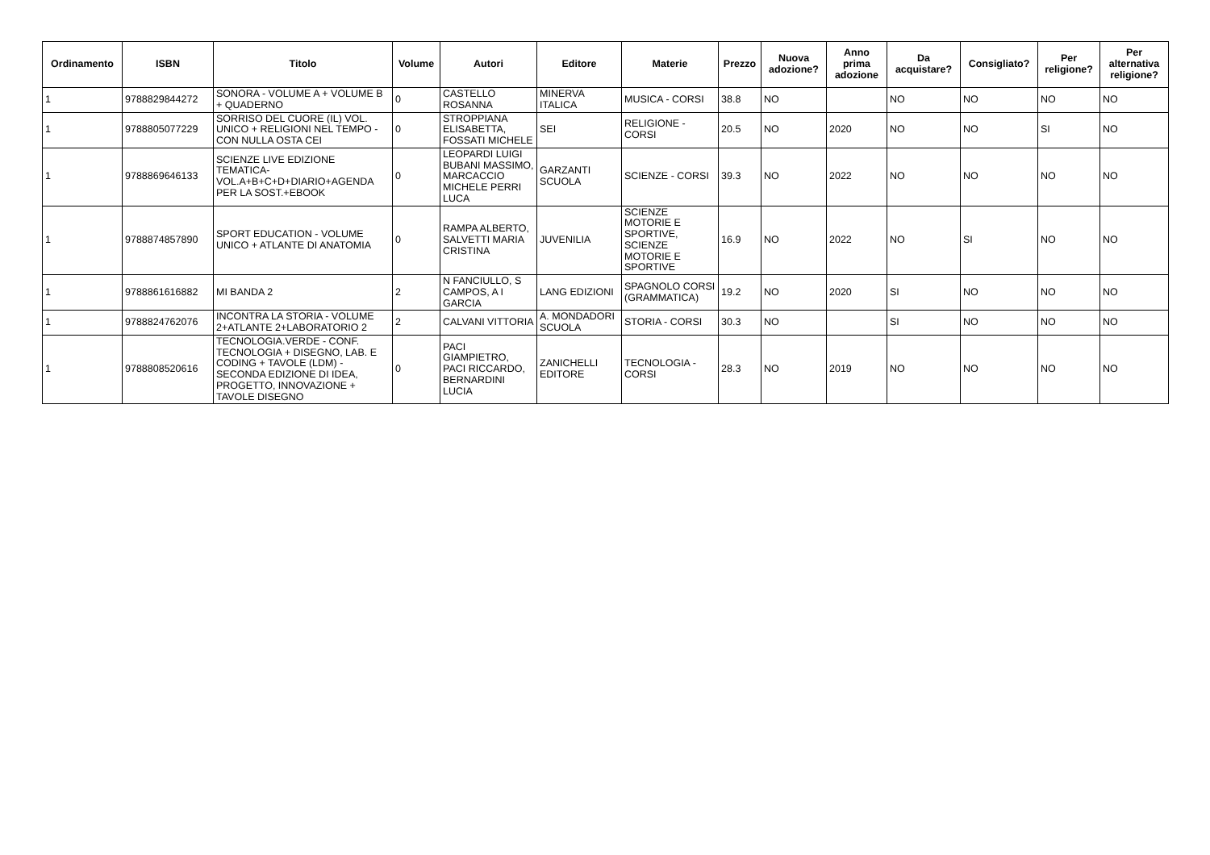| Ordinamento | ISBN | Titolo | Volume | Autori | Editore | Materie | Prezzo | Nuova adozione? | Anno prima adozione | Da acquistare? | Consigliato? | Per religione? | Per alternativa religione? |
| --- | --- | --- | --- | --- | --- | --- | --- | --- | --- | --- | --- | --- | --- |
| 1 | 9788829844272 | SONORA - VOLUME A + VOLUME B + QUADERNO | 0 | CASTELLO ROSANNA | MINERVA ITALICA | MUSICA - CORSI | 38.8 | NO | | NO | NO | NO | NO |
| 1 | 9788805077229 | SORRISO DEL CUORE (IL) VOL. UNICO + RELIGIONI NEL TEMPO - CON NULLA OSTA CEI | 0 | STROPPIANA ELISABETTA, FOSSATI MICHELE | SEI | RELIGIONE - CORSI | 20.5 | NO | 2020 | NO | NO | SI | NO |
| 1 | 9788869646133 | SCIENZE LIVE EDIZIONE TEMATICA-VOL.A+B+C+D+DIARIO+AGENDA PER LA SOST.+EBOOK | 0 | LEOPARDI LUIGI BUBANI MASSIMO, MARCACCIO MICHELE PERRI LUCA | GARZANTI SCUOLA | SCIENZE - CORSI | 39.3 | NO | 2022 | NO | NO | NO | NO |
| 1 | 9788874857890 | SPORT EDUCATION - VOLUME UNICO + ATLANTE DI ANATOMIA | 0 | RAMPA ALBERTO, SALVETTI MARIA CRISTINA | JUVENILIA | SCIENZE MOTORIE E SPORTIVE, SCIENZE MOTORIE E SPORTIVE | 16.9 | NO | 2022 | NO | SI | NO | NO |
| 1 | 9788861616882 | MI BANDA 2 | 2 | N FANCIULLO, S CAMPOS, A I GARCIA | LANG EDIZIONI | SPAGNOLO CORSI (GRAMMATICA) | 19.2 | NO | 2020 | SI | NO | NO | NO |
| 1 | 9788824762076 | INCONTRA LA STORIA - VOLUME 2+ATLANTE 2+LABORATORIO 2 | 2 | CALVANI VITTORIA | A. MONDADORI SCUOLA | STORIA - CORSI | 30.3 | NO | | SI | NO | NO | NO |
| 1 | 9788808520616 | TECNOLOGIA.VERDE - CONF. TECNOLOGIA + DISEGNO, LAB. E CODING + TAVOLE (LDM) - SECONDA EDIZIONE DI IDEA, PROGETTO, INNOVAZIONE + TAVOLE DISEGNO | 0 | PACI GIAMPIETRO, PACI RICCARDO, BERNARDINI LUCIA | ZANICHELLI EDITORE | TECNOLOGIA - CORSI | 28.3 | NO | 2019 | NO | NO | NO | NO |